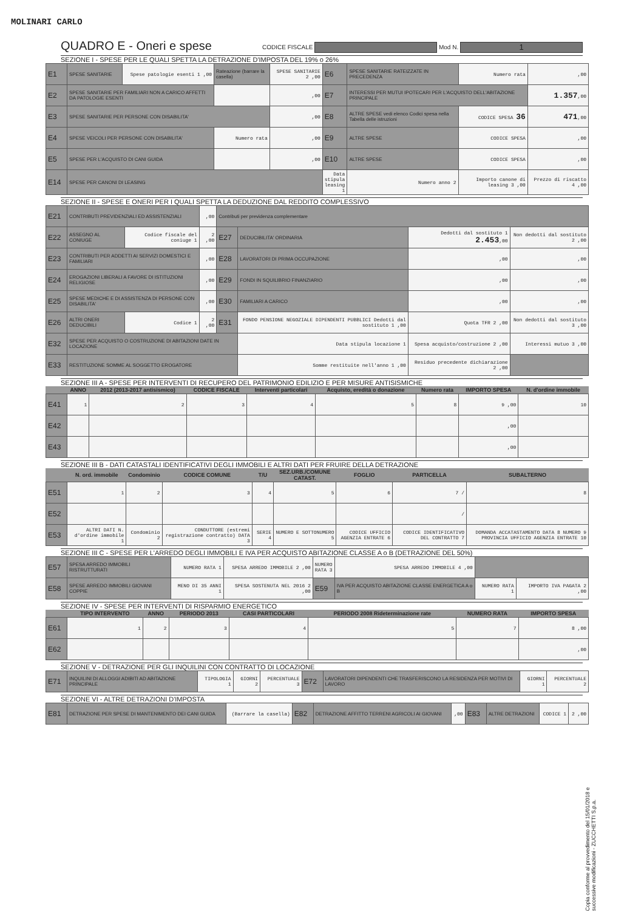MOLINARI CARLO
QUADRO E - Oneri e spese
CODICE FISCALE Mod N. 1
SEZIONE I - SPESE PER LE QUALI SPETTA LA DETRAZIONE D'IMPOSTA DEL 19% o 26%
| E1 | SPESE SANITARIE | Spese patologie esenti 1 ,00 | Rateazione (barrare la casella) | SPESE SANITARIE 2 ,00 | E6 | SPESE SANITARIE RATEIZZATE IN PRECEDENZA | Numero rata | ,00 |
| E2 | SPESE SANITARIE PER FAMILIARI NON A CARICO AFFETTI DA PATOLOGIE ESENTI | | | ,00 | E7 | INTERESSI PER MUTUI IPOTECARI PER L'ACQUISTO DELL'ABITAZIONE PRINCIPALE | | 1.357 ,00 |
| E3 | SPESE SANITARIE PER PERSONE CON DISABILITA' | | | ,00 | E8 | ALTRE SPESE vedi elenco Codici spesa nella Tabella delle istruzioni | CODICE SPESA 36 | 471 ,00 |
| E4 | SPESE VEICOLI PER PERSONE CON DISABILITA' | | Numero rata | ,00 | E9 | ALTRE SPESE | CODICE SPESA | ,00 |
| E5 | SPESE PER L'ACQUISTO DI CANI GUIDA | | | ,00 | E10 | ALTRE SPESE | CODICE SPESA | ,00 |
| E14 | SPESE PER CANONI DI LEASING | | | | Data stipula leasing 1 | Numero anno 2 | Importo canone di leasing 3 ,00 | Prezzo di riscatto 4 ,00 |
SEZIONE II - SPESE E ONERI PER I QUALI SPETTA LA DEDUZIONE DAL REDDITO COMPLESSIVO
| E21 | CONTRIBUTI PREVIDENZIALI ED ASSISTENZIALI | | ,00 | Contributi per previdenza complementare | | | |
| E22 | ASSEGNO AL CONIUGE | Codice fiscale del coniuge 1 | 2 ,00 | E27 | DEDUCIBILITA' ORDINARIA | Dedotti dal sostituto 1 2.453 ,00 | Non dedotti dal sostituto 2 ,00 |
| E23 | CONTRIBUTI PER ADDETTI AI SERVIZI DOMESTICI E FAMILIARI | | ,00 | E28 | LAVORATORI DI PRIMA OCCUPAZIONE | ,00 | ,00 |
| E24 | EROGAZIONI LIBERALI A FAVORE DI ISTITUZIONI RELIGIOSE | | ,00 | E29 | FONDI IN SQUILIBRIO FINANZIARIO | ,00 | ,00 |
| E25 | SPESE MEDICHE E DI ASSISTENZA DI PERSONE CON DISABILITA' | | ,00 | E30 | FAMILIARI A CARICO | ,00 | ,00 |
| E26 | ALTRI ONERI DEDUCIBILI | Codice 1 | 2 ,00 | E31 | FONDO PENSIONE NEGOZIALE DIPENDENTI PUBBLICI Dedotti dal sostituto 1 ,00 | Quota TFR 2 ,00 | Non dedotti dal sostituto 3 ,00 |
| E32 | SPESE PER ACQUISTO O COSTRUZIONE DI ABITAZIONI DATE IN LOCAZIONE | | | | Data stipula locazione 1 | Spesa acquisto/costruzione 2 ,00 | Interessi mutuo 3 ,00 |
| E33 | RESTITUZIONE SOMME AL SOGGETTO EROGATORE | | | | Somme restituite nell'anno 1 ,00 | Residuo precedente dichiarazione 2 ,00 | |
SEZIONE III A - SPESE PER INTERVENTI DI RECUPERO DEL PATRIMONIO EDILIZIO E PER MISURE ANTISISMICHE
| | ANNO | 2012 (2013-2017 antisismico) | CODICE FISCALE | Interventi particolari | Acquisto, eredità o donazione | Numero rata | IMPORTO SPESA | N. d'ordine immobile |
| --- | --- | --- | --- | --- | --- | --- | --- | --- |
| E41 | 1 | 2 | 3 | 4 | 5 | 8 | 9 ,00 | 10 |
| E42 | | | | | | | ,00 | |
| E43 | | | | | | | ,00 | |
SEZIONE III B - DATI CATASTALI IDENTIFICATIVI DEGLI IMMOBILI E ALTRI DATI PER FRUIRE DELLA DETRAZIONE
| | N. ord. immobile | Condominio | CODICE COMUNE | T/U | SEZ.URB./COMUNE CATAST. | FOGLIO | PARTICELLA | SUBALTERNO |
| --- | --- | --- | --- | --- | --- | --- | --- | --- |
| E51 | 1 | 2 | 3 | 4 | 5 | 6 | 7 / | 8 |
| E52 | | | | | | | / | |
| E53 | ALTRI DATI N. d'ordine immobile 1 | Condominio 2 | CONDUTTORE (estremi registrazione contratto) DATA 3 | SERIE 4 | NUMERO E SOTTONUMERO 5 | CODICE UFFICIO AGENZIA ENTRATE 6 | CODICE IDENTIFICATIVO DEL CONTRATTO 7 | DOMANDA ACCATASTAMENTO DATA 8 NUMERO 9 PROVINCIA UFFICIO AGENZIA ENTRATE 10 |
SEZIONE III C - SPESE PER L'ARREDO DEGLI IMMOBILI E IVA PER ACQUISTO ABITAZIONE CLASSE A o B (DETRAZIONE DEL 50%)
| E57 | SPESA ARREDO IMMOBILI RISTRUTTURATI | NUMERO RATA 1 | SPESA ARREDO IMMOBILE 2 ,00 | NUMERO RATA 3 | SPESA ARREDO IMMOBILE 4 ,00 | | |
| E58 | SPESE ARREDO IMMOBILI GIOVANI COPPIE | MENO DI 35 ANNI 1 | SPESA SOSTENUTA NEL 2016 2 ,00 | E59 | IVA PER ACQUISTO ABITAZIONE CLASSE ENERGETICA A o B | NUMERO RATA 1 | IMPORTO IVA PAGATA 2 ,00 |
SEZIONE IV - SPESE PER INTERVENTI DI RISPARMIO ENERGETICO
| | TIPO INTERVENTO | ANNO | PERIODO 2013 | CASI PARTICOLARI | PERIODO 2008 Rideterminazione rate | NUMERO RATA | IMPORTO SPESA |
| --- | --- | --- | --- | --- | --- | --- | --- |
| E61 | 1 | 2 | 3 | 4 | 5 | 7 | 8 ,00 |
| E62 | | | | | | | ,00 |
SEZIONE V - DETRAZIONE PER GLI INQUILINI CON CONTRATTO DI LOCAZIONE
| E71 | INQUILINI DI ALLOGGI ADIBITI AD ABITAZIONE PRINCIPALE | TIPOLOGIA 1 | GIORNI 2 | PERCENTUALE 3 | E72 | LAVORATORI DIPENDENTI CHE TRASFERISCONO LA RESIDENZA PER MOTIVI DI LAVORO | GIORNI 1 | PERCENTUALE 2 |
SEZIONE VI - ALTRE DETRAZIONI D'IMPOSTA
| E81 | DETRAZIONE PER SPESE DI MANTENIMENTO DEI CANI GUIDA | (Barrare la casella) | E82 | DETRAZIONE AFFITTO TERRENI AGRICOLI AI GIOVANI | ,00 | E83 | ALTRE DETRAZIONI | CODICE 1 | 2 ,00 |
Copia conforme al provvedimento del 15/01/2018 e successive modificazioni - ZUCCHETTI S.p.a.